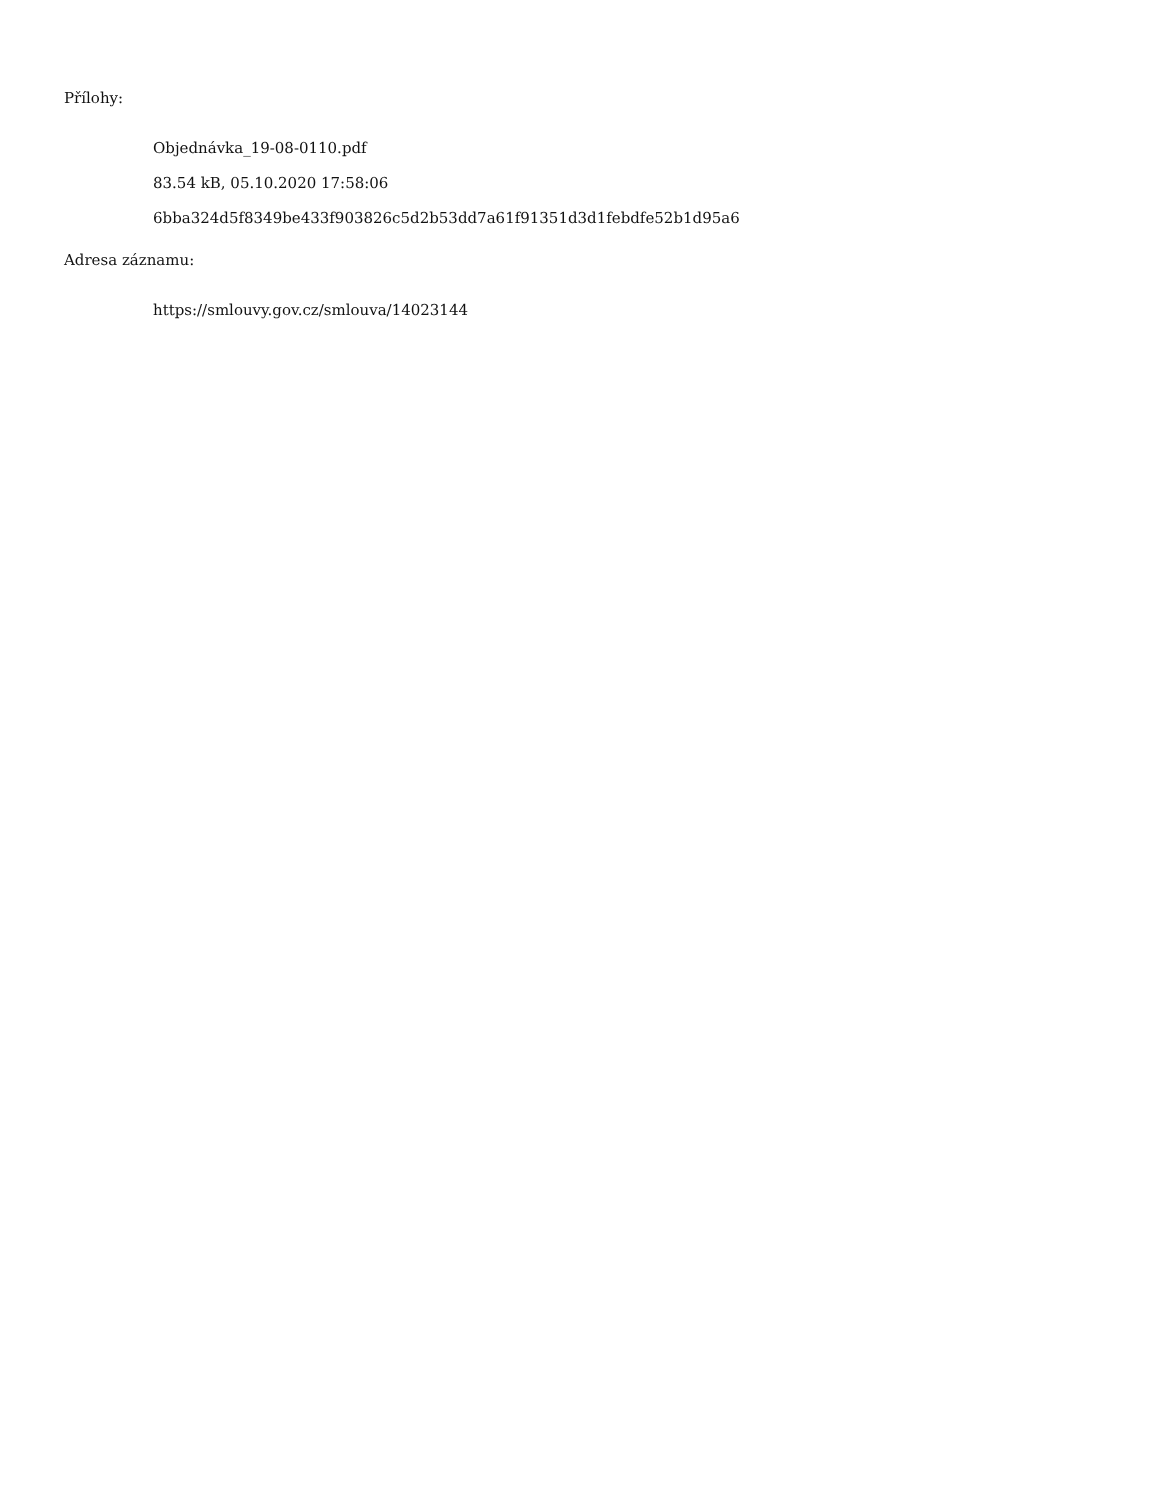Přílohy:
Objednávka_19-08-0110.pdf
83.54 kB, 05.10.2020 17:58:06
6bba324d5f8349be433f903826c5d2b53dd7a61f91351d3d1febdfe52b1d95a6
Adresa záznamu:
https://smlouvy.gov.cz/smlouva/14023144